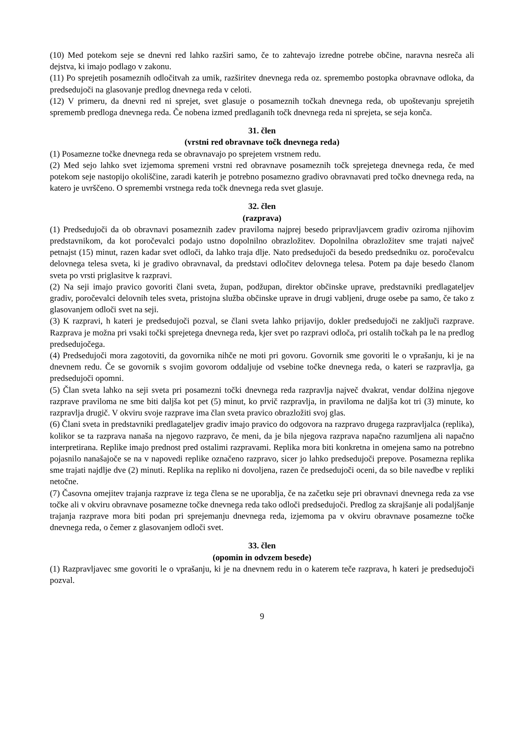(10) Med potekom seje se dnevni red lahko razširi samo, če to zahtevajo izredne potrebe občine, naravna nesreča ali dejstva, ki imajo podlago v zakonu.
(11) Po sprejetih posameznih odločitvah za umik, razširitev dnevnega reda oz. spremembo postopka obravnave odloka, da predsedujoči na glasovanje predlog dnevnega reda v celoti.
(12) V primeru, da dnevni red ni sprejet, svet glasuje o posameznih točkah dnevnega reda, ob upoštevanju sprejetih sprememb predloga dnevnega reda. Če nobena izmed predlaganih točk dnevnega reda ni sprejeta, se seja konča.
31. člen
(vrstni red obravnave točk dnevnega reda)
(1) Posamezne točke dnevnega reda se obravnavajo po sprejetem vrstnem redu.
(2) Med sejo lahko svet izjemoma spremeni vrstni red obravnave posameznih točk sprejetega dnevnega reda, če med potekom seje nastopijo okoliščine, zaradi katerih je potrebno posamezno gradivo obravnavati pred točko dnevnega reda, na katero je uvrščeno. O spremembi vrstnega reda točk dnevnega reda svet glasuje.
32. člen
(razprava)
(1) Predsedujoči da ob obravnavi posameznih zadev praviloma najprej besedo pripravljavcem gradiv oziroma njihovim predstavnikom, da kot poročevalci podajo ustno dopolnilno obrazložitev. Dopolnilna obrazložitev sme trajati največ petnajst (15) minut, razen kadar svet odloči, da lahko traja dlje. Nato predsedujoči da besedo predsedniku oz. poročevalcu delovnega telesa sveta, ki je gradivo obravnaval, da predstavi odločitev delovnega telesa. Potem pa daje besedo članom sveta po vrsti priglasitve k razpravi.
(2) Na seji imajo pravico govoriti člani sveta, župan, podžupan, direktor občinske uprave, predstavniki predlagateljev gradiv, poročevalci delovnih teles sveta, pristojna služba občinske uprave in drugi vabljeni, druge osebe pa samo, če tako z glasovanjem odloči svet na seji.
(3) K razpravi, h kateri je predsedujoči pozval, se člani sveta lahko prijavijo, dokler predsedujoči ne zaključi razprave. Razprava je možna pri vsaki točki sprejetega dnevnega reda, kjer svet po razpravi odloča, pri ostalih točkah pa le na predlog predsedujočega.
(4) Predsedujoči mora zagotoviti, da govornika nihče ne moti pri govoru. Govornik sme govoriti le o vprašanju, ki je na dnevnem redu. Če se govornik s svojim govorom oddaljuje od vsebine točke dnevnega reda, o kateri se razpravlja, ga predsedujoči opomni.
(5) Član sveta lahko na seji sveta pri posamezni točki dnevnega reda razpravlja največ dvakrat, vendar dolžina njegove razprave praviloma ne sme biti daljša kot pet (5) minut, ko prvič razpravlja, in praviloma ne daljša kot tri (3) minute, ko razpravlja drugič. V okviru svoje razprave ima član sveta pravico obrazložiti svoj glas.
(6) Člani sveta in predstavniki predlagateljev gradiv imajo pravico do odgovora na razpravo drugega razpravljalca (replika), kolikor se ta razprava nanaša na njegovo razpravo, če meni, da je bila njegova razprava napačno razumljena ali napačno interpretirana. Replike imajo prednost pred ostalimi razpravami. Replika mora biti konkretna in omejena samo na potrebno pojasnilo nanašajoče se na v napovedi replike označeno razpravo, sicer jo lahko predsedujoči prepove. Posamezna replika sme trajati najdlje dve (2) minuti. Replika na repliko ni dovoljena, razen če predsedujoči oceni, da so bile navedbe v repliki netočne.
(7) Časovna omejitev trajanja razprave iz tega člena se ne uporablja, če na začetku seje pri obravnavi dnevnega reda za vse točke ali v okviru obravnave posamezne točke dnevnega reda tako odloči predsedujoči. Predlog za skrajšanje ali podaljšanje trajanja razprave mora biti podan pri sprejemanju dnevnega reda, izjemoma pa v okviru obravnave posamezne točke dnevnega reda, o čemer z glasovanjem odloči svet.
33. člen
(opomin in odvzem besede)
(1) Razpravljavec sme govoriti le o vprašanju, ki je na dnevnem redu in o katerem teče razprava, h kateri je predsedujoči pozval.
9